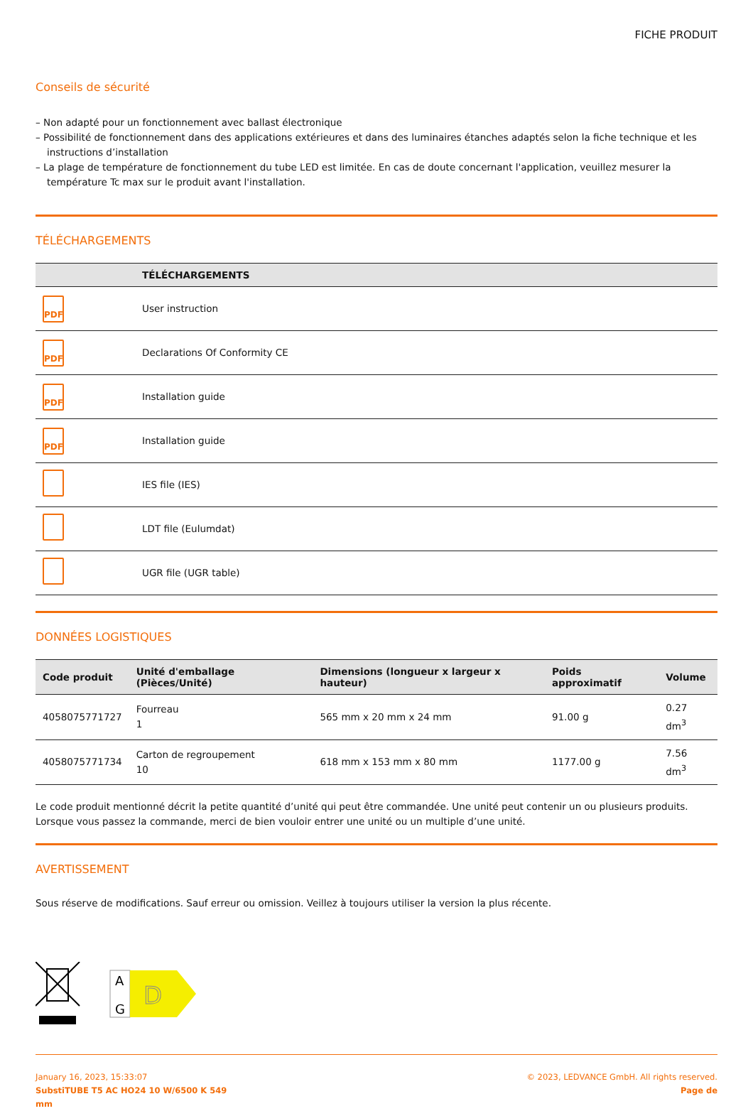FICHE PRODUIT
Conseils de sécurité
– Non adapté pour un fonctionnement avec ballast électronique
– Possibilité de fonctionnement dans des applications extérieures et dans des luminaires étanches adaptés selon la fiche technique et les instructions d’installation
– La plage de température de fonctionnement du tube LED est limitée. En cas de doute concernant l'application, veuillez mesurer la température Tc max sur le produit avant l'installation.
TÉLÉCHARGEMENTS
| | TÉLÉCHARGEMENTS |
| --- | --- |
| PDF | User instruction |
| PDF | Declarations Of Conformity CE |
| PDF | Installation guide |
| PDF | Installation guide |
| | IES file (IES) |
| | LDT file (Eulumdat) |
| | UGR file (UGR table) |
DONNÉES LOGISTIQUES
| Code produit | Unité d'emballage (Pièces/Unité) | Dimensions (longueur x largeur x hauteur) | Poids approximatif | Volume |
| --- | --- | --- | --- | --- |
| 4058075771727 | Fourreau 1 | 565 mm x 20 mm x 24 mm | 91.00 g | 0.27 dm<sup>3</sup> |
| 4058075771734 | Carton de regroupement 10 | 618 mm x 153 mm x 80 mm | 1177.00 g | 7.56 dm<sup>3</sup> |
Le code produit mentionné décrit la petite quantité d’unité qui peut être commandée. Une unité peut contenir un ou plusieurs produits. Lorsque vous passez la commande, merci de bien vouloir entrer une unité ou un multiple d’une unité.
AVERTISSEMENT
Sous réserve de modifications. Sauf erreur ou omission. Veillez à toujours utiliser la version la plus récente.
A
G
D
January 16, 2023, 15:33:07
SubstiTUBE T5 AC HO24 10 W/6500 K 549
mm
© 2023, LEDVANCE GmbH. All rights reserved.
Page de